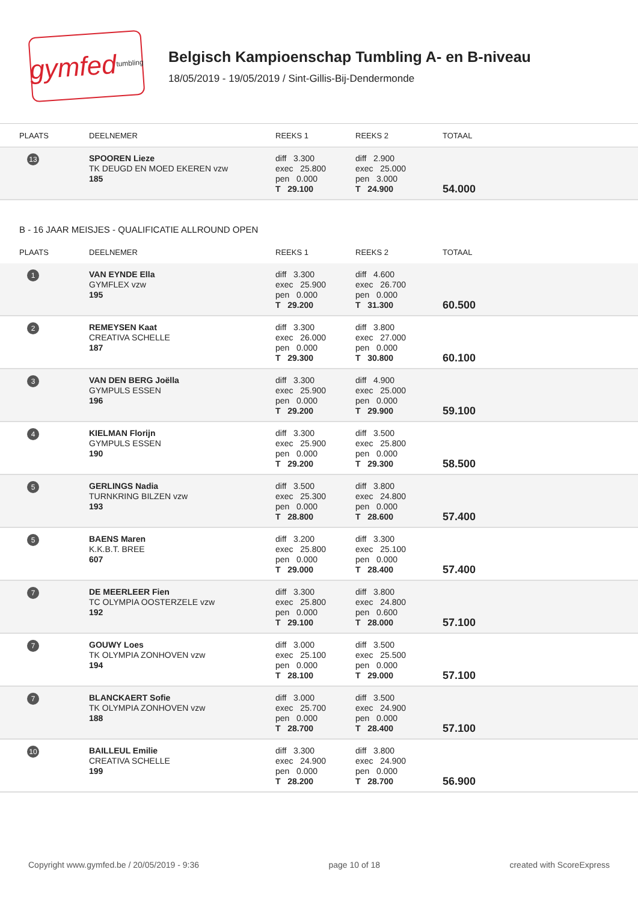gymfed tumbling
Belgisch Kampioenschap Tumbling A- en B-niveau
18/05/2019 - 19/05/2019 / Sint-Gillis-Bij-Dendermonde
| PLAATS | DEELNEMER | REEKS 1 | REEKS 2 | TOTAAL |
| --- | --- | --- | --- | --- |
| 13 | SPOOREN Lieze TK DEUGD EN MOED EKEREN vzw 185 | diff 3.300 exec 25.800 pen 0.000 T 29.100 | diff 2.900 exec 25.000 pen 3.000 T 24.900 | 54.000 |
B - 16 JAAR MEISJES - QUALIFICATIE ALLROUND OPEN
| PLAATS | DEELNEMER | REEKS 1 | REEKS 2 | TOTAAL |
| --- | --- | --- | --- | --- |
| 1 | VAN EYNDE Ella GYMFLEX vzw 195 | diff 3.300 exec 25.900 pen 0.000 T 29.200 | diff 4.600 exec 26.700 pen 0.000 T 31.300 | 60.500 |
| 2 | REMEYSEN Kaat CREATIVA SCHELLE 187 | diff 3.300 exec 26.000 pen 0.000 T 29.300 | diff 3.800 exec 27.000 pen 0.000 T 30.800 | 60.100 |
| 3 | VAN DEN BERG Joëlla GYMPULS ESSEN 196 | diff 3.300 exec 25.900 pen 0.000 T 29.200 | diff 4.900 exec 25.000 pen 0.000 T 29.900 | 59.100 |
| 4 | KIELMAN Florijn GYMPULS ESSEN 190 | diff 3.300 exec 25.900 pen 0.000 T 29.200 | diff 3.500 exec 25.800 pen 0.000 T 29.300 | 58.500 |
| 5 | GERLINGS Nadia TURNKRING BILZEN vzw 193 | diff 3.500 exec 25.300 pen 0.000 T 28.800 | diff 3.800 exec 24.800 pen 0.000 T 28.600 | 57.400 |
| 5 | BAENS Maren K.K.B.T. BREE 607 | diff 3.200 exec 25.800 pen 0.000 T 29.000 | diff 3.300 exec 25.100 pen 0.000 T 28.400 | 57.400 |
| 7 | DE MEERLEER Fien TC OLYMPIA OOSTERZELE vzw 192 | diff 3.300 exec 25.800 pen 0.000 T 29.100 | diff 3.800 exec 24.800 pen 0.600 T 28.000 | 57.100 |
| 7 | GOUWY Loes TK OLYMPIA ZONHOVEN vzw 194 | diff 3.000 exec 25.100 pen 0.000 T 28.100 | diff 3.500 exec 25.500 pen 0.000 T 29.000 | 57.100 |
| 7 | BLANCKAERT Sofie TK OLYMPIA ZONHOVEN vzw 188 | diff 3.000 exec 25.700 pen 0.000 T 28.700 | diff 3.500 exec 24.900 pen 0.000 T 28.400 | 57.100 |
| 10 | BAILLEUL Emilie CREATIVA SCHELLE 199 | diff 3.300 exec 24.900 pen 0.000 T 28.200 | diff 3.800 exec 24.900 pen 0.000 T 28.700 | 56.900 |
Copyright www.gymfed.be / 20/05/2019 - 9:36 page 10 of 18 created with ScoreExpress